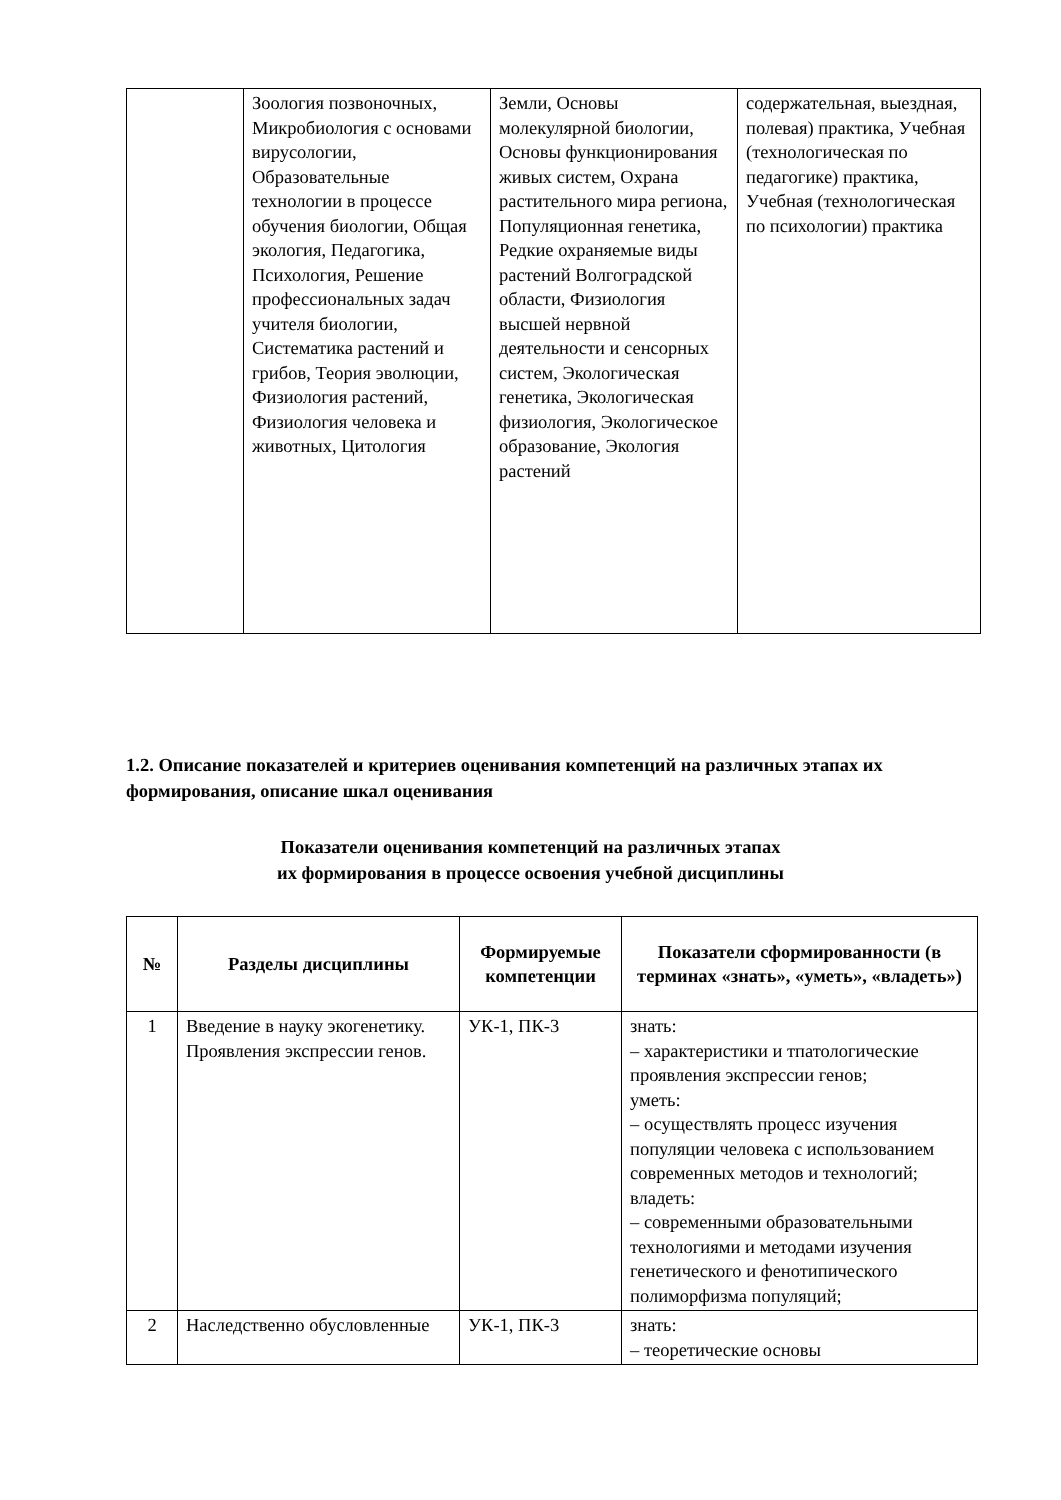| | Зоология позвоночных, Микробиология с основами вирусологии, Образовательные технологии в процессе обучения биологии, Общая экология, Педагогика, Психология, Решение профессиональных задач учителя биологии, Систематика растений и грибов, Теория эволюции, Физиология растений, Физиология человека и животных, Цитология | Земли, Основы молекулярной биологии, Основы функционирования живых систем, Охрана растительного мира региона, Популяционная генетика, Редкие охраняемые виды растений Волгоградской области, Физиология высшей нервной деятельности и сенсорных систем, Экологическая генетика, Экологическая физиология, Экологическое образование, Экология растений | содержательная, выездная, полевая) практика, Учебная (технологическая по педагогике) практика, Учебная (технологическая по психологии) практика |
1.2. Описание показателей и критериев оценивания компетенций на различных этапах их формирования, описание шкал оценивания
Показатели оценивания компетенций на различных этапах
их формирования в процессе освоения учебной дисциплины
| № | Разделы дисциплины | Формируемые компетенции | Показатели сформированности (в терминах «знать», «уметь», «владеть») |
| --- | --- | --- | --- |
| 1 | Введение в науку экогенетику. Проявления экспрессии генов. | УК-1, ПК-3 | знать: – характеристики и тпатологические проявления экспрессии генов; уметь: – осуществлять процесс изучения популяции человека с использованием современных методов и технологий; владеть: – современными образовательными технологиями и методами изучения генетического и фенотипического полиморфизма популяций; |
| 2 | Наследственно обусловленные | УК-1, ПК-3 | знать: – теоретические основы |